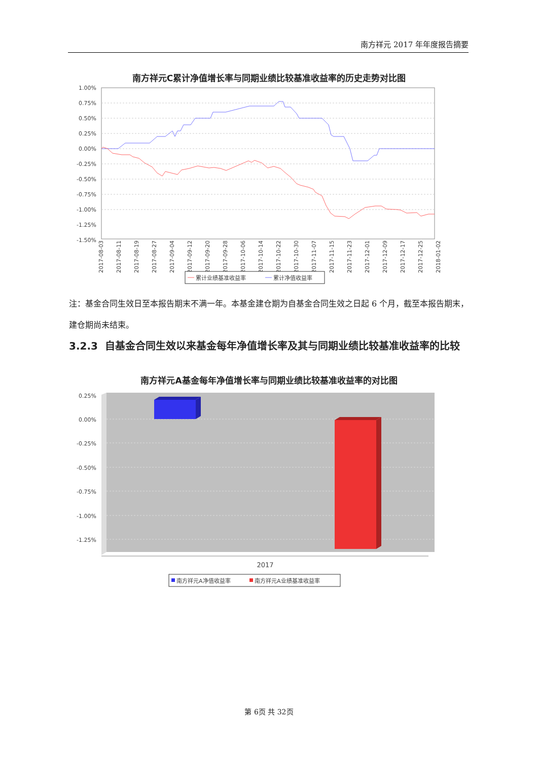南方祥元 2017 年年度报告摘要
南方祥元C累计净值增长率与同期业绩比较基准收益率的历史走势对比图
1.00%
0.75%
0.50%
0.25%
0.00%
-0.25%
-0.50%
-0.75%
-1.00%
-1.25%
-1.50%
2017-08-03
2017-08-11
2017-08-19
2017-08-27
2017-09-04
2017-09-12
2017-09-20
2017-09-28
2017-10-06
2017-10-14
2017-10-22
2017-10-30
2017-11-07
2017-11-15
2017-11-23
2017-12-01
2017-12-09
2017-12-17
2017-12-25
2018-01-02
累计业绩基准收益率
累计净值收益率
注：基金合同生效日至本报告期末不满一年。本基金建仓期为自基金合同生效之日起 6 个月，截至本报告期末，建仓期尚未结束。
3.2.3 自基金合同生效以来基金每年净值增长率及其与同期业绩比较基准收益率的比较
南方祥元A基金每年净值增长率与同期业绩比较基准收益率的对比图
0.25%
0.00%
-0.25%
-0.50%
-0.75%
-1.00%
-1.25%
2017
南方祥元A净值收益率
南方祥元A业绩基准收益率
第 6页 共 32页